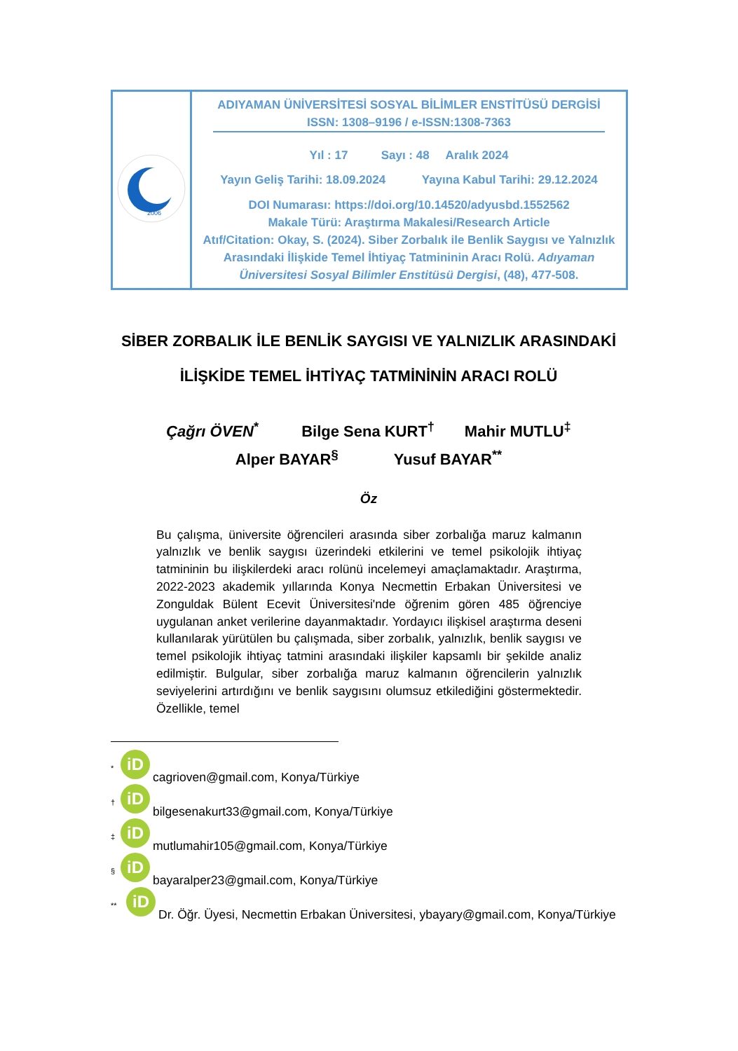| 2006 | ADIYAMAN ÜNİVERSİTESİ SOSYAL BİLİMLER ENSTİTÜSÜ DERGİSİ ISSN: 1308–9196 / e-ISSN:1308-7363 Yıl : 17 Sayı : 48 Aralık 2024 Yayın Geliş Tarihi: 18.09.2024 Yayına Kabul Tarihi: 29.12.2024 DOI Numarası: https://doi.org/10.14520/adyusbd.1552562 Makale Türü: Araştırma Makalesi/Research Article Atıf/Citation: Okay, S. (2024). Siber Zorbalık ile Benlik Saygısı ve Yalnızlık Arasındaki İlişkide Temel İhtiyaç Tatmininin Aracı Rolü. Adıyaman Üniversitesi Sosyal Bilimler Enstitüsü Dergisi , (48), 477-508. |
SİBER ZORBALIK İLE BENLİK SAYGISI VE YALNIZLIK ARASINDAKİ
İLİŞKİDE TEMEL İHTİYAÇ TATMİNİNİN ARACI ROLÜ
Çağrı ÖVEN<sup>*</sup> Bilge Sena KURT<sup>†</sup> Mahir MUTLU<sup>‡</sup>
Alper BAYAR<sup>§</sup> Yusuf BAYAR<sup>**</sup>
Öz
Bu çalışma, üniversite öğrencileri arasında siber zorbalığa maruz kalmanın yalnızlık ve benlik saygısı üzerindeki etkilerini ve temel psikolojik ihtiyaç tatmininin bu ilişkilerdeki aracı rolünü incelemeyi amaçlamaktadır. Araştırma, 2022-2023 akademik yıllarında Konya Necmettin Erbakan Üniversitesi ve Zonguldak Bülent Ecevit Üniversitesi'nde öğrenim gören 485 öğrenciye uygulanan anket verilerine dayanmaktadır. Yordayıcı ilişkisel araştırma deseni kullanılarak yürütülen bu çalışmada, siber zorbalık, yalnızlık, benlik saygısı ve temel psikolojik ihtiyaç tatmini arasındaki ilişkiler kapsamlı bir şekilde analiz edilmiştir. Bulgular, siber zorbalığa maruz kalmanın öğrencilerin yalnızlık seviyelerini artırdığını ve benlik saygısını olumsuz etkilediğini göstermektedir. Özellikle, temel
<sup>*</sup> iD cagrioven@gmail.com, Konya/Türkiye
<sup>†</sup> iD bilgesenakurt33@gmail.com, Konya/Türkiye
<sup>‡</sup> iD mutlumahir105@gmail.com, Konya/Türkiye
<sup>§</sup> iD bayaralper23@gmail.com, Konya/Türkiye
<sup>**</sup> iD Dr. Öğr. Üyesi, Necmettin Erbakan Üniversitesi, ybayary@gmail.com, Konya/Türkiye